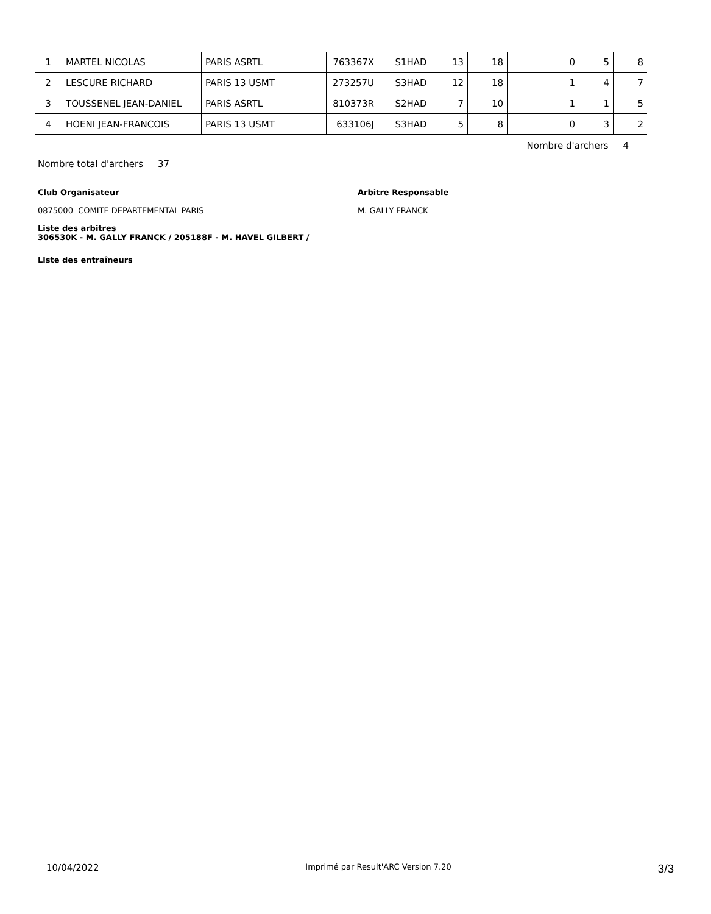| 1 | MARTEL NICOLAS | PARIS ASRTL | 763367X | S1HAD | 13 | 18 | | 0 | 5 | 8 |
| 2 | LESCURE RICHARD | PARIS 13 USMT | 273257U | S3HAD | 12 | 18 | | 1 | 4 | 7 |
| 3 | TOUSSENEL JEAN-DANIEL | PARIS ASRTL | 810373R | S2HAD | 7 | 10 | | 1 | 1 | 5 |
| 4 | HOENI JEAN-FRANCOIS | PARIS 13 USMT | 633106J | S3HAD | 5 | 8 | | 0 | 3 | 2 |
Nombre d'archers 4
Nombre total d'archers 37
Club Organisateur
0875000 COMITE DEPARTEMENTAL PARIS
Arbitre Responsable
M. GALLY FRANCK
Liste des arbitres
306530K - M. GALLY FRANCK / 205188F - M. HAVEL GILBERT /
Liste des entraîneurs
10/04/2022 Imprimé par Result'ARC Version 7.20 3/3